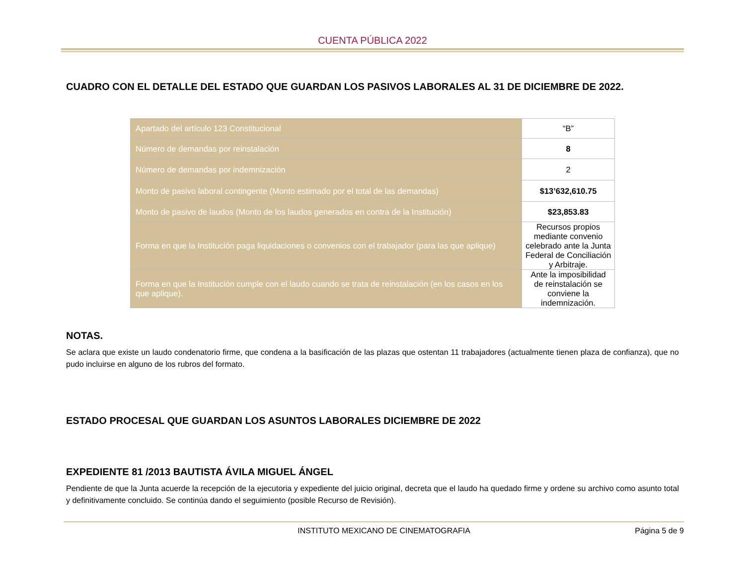CUENTA PÚBLICA 2022
CUADRO CON EL DETALLE DEL ESTADO QUE GUARDAN LOS PASIVOS LABORALES AL 31 DE DICIEMBRE DE 2022.
| Apartado del artículo 123 Constitucional | “B” |
| Número de demandas por reinstalación | 8 |
| Número de demandas por indemnización | 2 |
| Monto de pasivo laboral contingente (Monto estimado por el total de las demandas) | $13’632,610.75 |
| Monto de pasivo de laudos (Monto de los laudos generados en contra de la Institución) | $23,853.83 |
| Forma en que la Institución paga liquidaciones o convenios con el trabajador (para las que aplique) | Recursos propios mediante convenio celebrado ante la Junta Federal de Conciliación y Arbitraje. |
| Forma en que la Institución cumple con el laudo cuando se trata de reinstalación (en los casos en los que aplique). | Ante la imposibilidad de reinstalación se conviene la indemnización. |
NOTAS.
Se aclara que existe un laudo condenatorio firme, que condena a la basificación de las plazas que ostentan 11 trabajadores (actualmente tienen plaza de confianza), que no pudo incluirse en alguno de los rubros del formato.
ESTADO PROCESAL QUE GUARDAN LOS ASUNTOS LABORALES DICIEMBRE DE 2022
EXPEDIENTE 81 /2013 BAUTISTA ÁVILA MIGUEL ÁNGEL
Pendiente de que la Junta acuerde la recepción de la ejecutoria y expediente del juicio original, decreta que el laudo ha quedado firme y ordene su archivo como asunto total y definitivamente concluido. Se continúa dando el seguimiento (posible Recurso de Revisión).
INSTITUTO MEXICANO DE CINEMATOGRAFIA Página 5 de 9